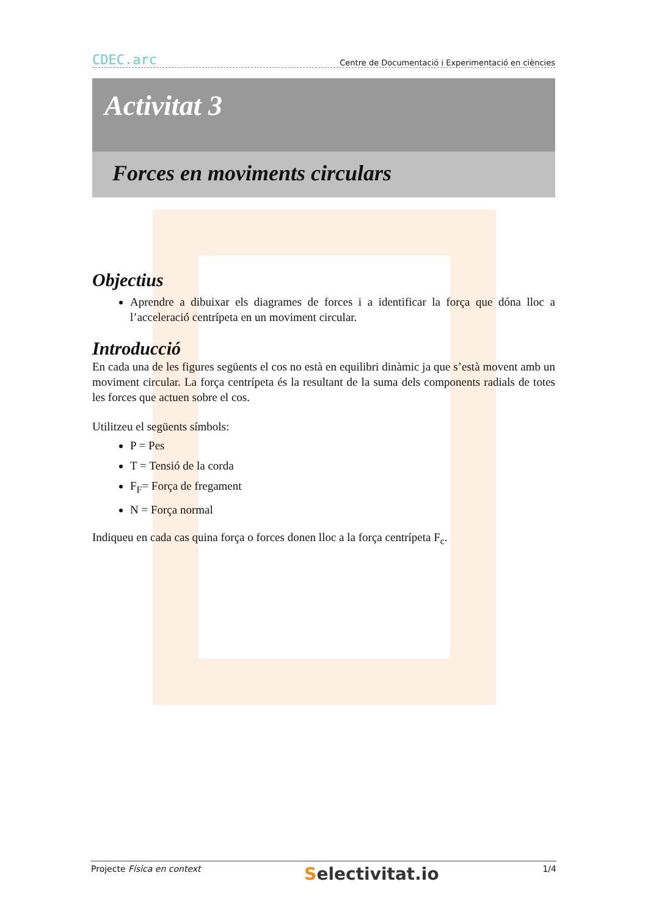CDEC.arc Centre de Documentació i Experimentació en ciències
Activitat 3
Forces en moviments circulars
Objectius
Aprendre a dibuixar els diagrames de forces i a identificar la força que dóna lloc a l’acceleració centrípeta en un moviment circular.
Introducció
En cada una de les figures següents el cos no està en equilibri dinàmic ja que s’està movent amb un moviment circular. La força centrípeta és la resultant de la suma dels components radials de totes les forces que actuen sobre el cos.
Utilitzeu el següents símbols:
P = Pes
T = Tensió de la corda
F<sub>F</sub>= Força de fregament
N = Força normal
Indiqueu en cada cas quina força o forces donen lloc a la força centrípeta F<sub>c</sub>.
Projecte Física en context Selectivitat.io 1/4